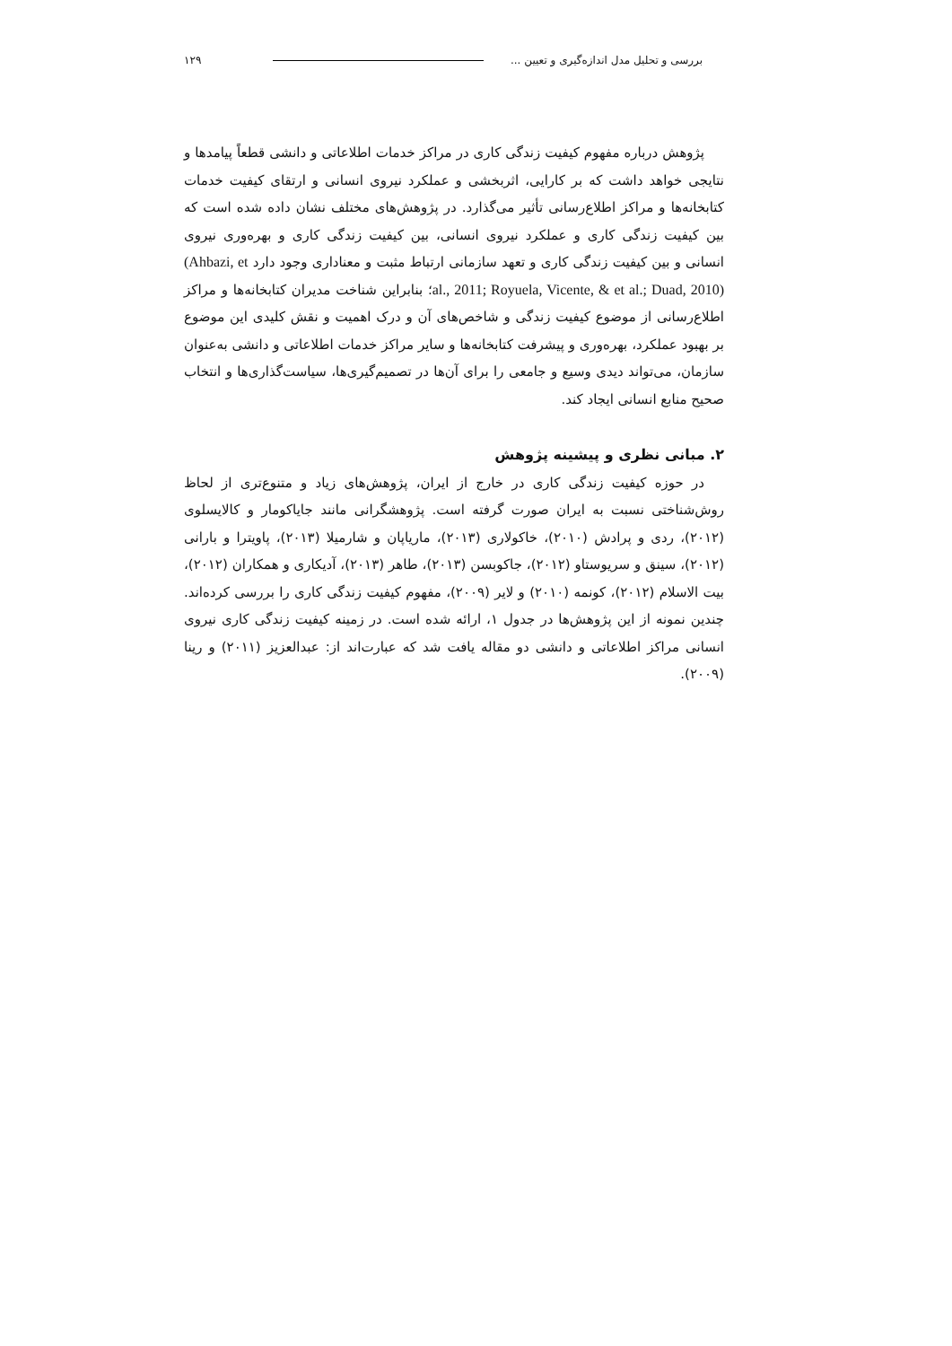بررسی و تحلیل مدل اندازه‌گیری و تعیین ... ۱۲۹
پژوهش درباره مفهوم کیفیت زندگی کاری در مراکز خدمات اطلاعاتی و دانشی قطعاً پیامدها و نتایجی خواهد داشت که بر کارایی، اثربخشی و عملکرد نیروی انسانی و ارتقای کیفیت خدمات کتابخانه‌ها و مراکز اطلاع‌رسانی تأثیر می‌گذارد. در پژوهش‌های مختلف نشان داده شده است که بین کیفیت زندگی کاری و عملکرد نیروی انسانی، بین کیفیت زندگی کاری و بهره‌وری نیروی انسانی و بین کیفیت زندگی کاری و تعهد سازمانی ارتباط مثبت و معناداری وجود دارد (Ahbazi, et al., 2011; Royuela, Vicente, & et al.; Duad, 2010)؛ بنابراین شناخت مدیران کتابخانه‌ها و مراکز اطلاع‌رسانی از موضوع کیفیت زندگی و شاخص‌های آن و درک اهمیت و نقش کلیدی این موضوع بر بهبود عملکرد، بهره‌وری و پیشرفت کتابخانه‌ها و سایر مراکز خدمات اطلاعاتی و دانشی به‌عنوان سازمان، می‌تواند دیدی وسیع و جامعی را برای آن‌ها در تصمیم‌گیری‌ها، سیاست‌گذاری‌ها و انتخاب صحیح منابع انسانی ایجاد کند.
۲. مبانی نظری و پیشینه پژوهش
در حوزه کیفیت زندگی کاری در خارج از ایران، پژوهش‌های زیاد و متنوع‌تری از لحاظ روش‌شناختی نسبت به ایران صورت گرفته است. پژوهشگرانی مانند جایاکومار و کالایسلوی (۲۰۱۲)، ردی و پرادش (۲۰۱۰)، خاکولاری (۲۰۱۳)، ماریاپان و شارمیلا (۲۰۱۳)، پاویترا و بارانی (۲۰۱۲)، سینق و سریوستاو (۲۰۱۲)، جاکوبسن (۲۰۱۳)، طاهر (۲۰۱۳)، آدیکاری و همکاران (۲۰۱۲)، بیت الاسلام (۲۰۱۲)، کونمه (۲۰۱۰) و لایر (۲۰۰۹)، مفهوم کیفیت زندگی کاری را بررسی کرده‌اند. چندین نمونه از این پژوهش‌ها در جدول ۱، ارائه شده است. در زمینه کیفیت زندگی کاری نیروی انسانی مراکز اطلاعاتی و دانشی دو مقاله یافت شد که عبارت‌اند از: عبدالعزیز (۲۰۱۱) و رینا (۲۰۰۹).